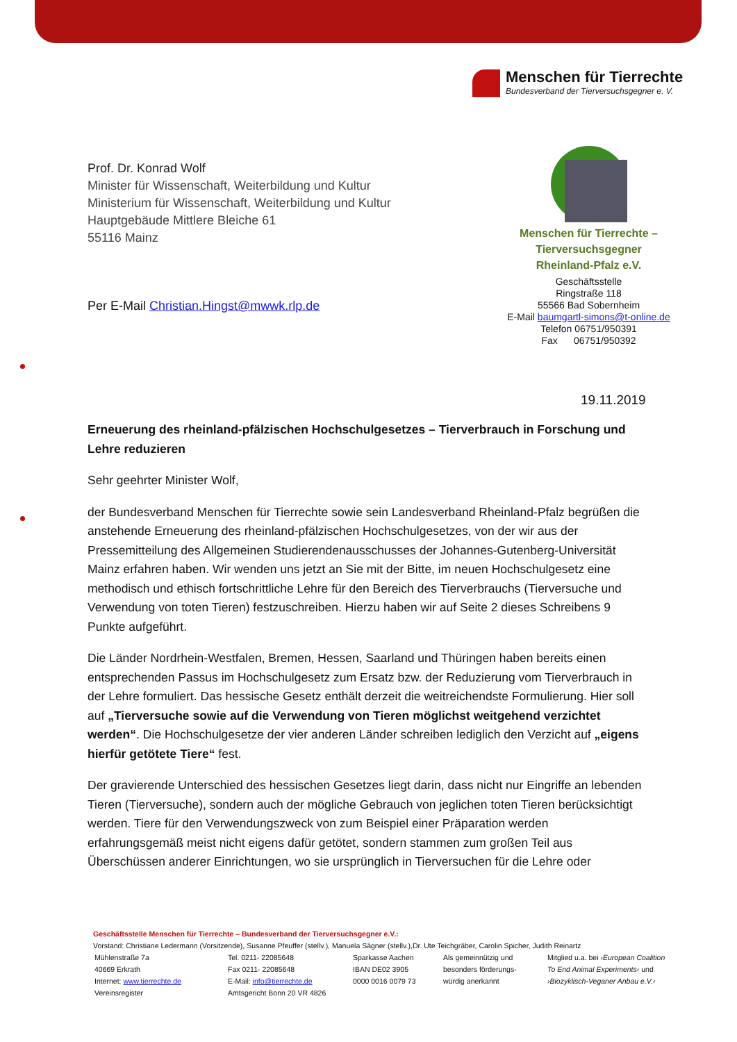Menschen für Tierrechte
Bundesverband der Tierversuchsgegner e. V.
Prof. Dr. Konrad Wolf
Minister für Wissenschaft, Weiterbildung und Kultur
Ministerium für Wissenschaft, Weiterbildung und Kultur
Hauptgebäude Mittlere Bleiche 61
55116 Mainz
Per E-Mail Christian.Hingst@mwwk.rlp.de
Menschen für Tierrechte –
Tierversuchsgegner
Rheinland-Pfalz e.V.
Geschäftsstelle
Ringstraße 118
55566 Bad Sobernheim
E-Mail baumgartl-simons@t-online.de
Telefon 06751/950391
Fax 06751/950392
19.11.2019
Erneuerung des rheinland-pfälzischen Hochschulgesetzes – Tierverbrauch in Forschung und Lehre reduzieren
Sehr geehrter Minister Wolf,
der Bundesverband Menschen für Tierrechte sowie sein Landesverband Rheinland-Pfalz begrüßen die anstehende Erneuerung des rheinland-pfälzischen Hochschulgesetzes, von der wir aus der Pressemitteilung des Allgemeinen Studierendenausschusses der Johannes-Gutenberg-Universität Mainz erfahren haben. Wir wenden uns jetzt an Sie mit der Bitte, im neuen Hochschulgesetz eine methodisch und ethisch fortschrittliche Lehre für den Bereich des Tierverbrauchs (Tierversuche und Verwendung von toten Tieren) festzuschreiben. Hierzu haben wir auf Seite 2 dieses Schreibens 9 Punkte aufgeführt.
Die Länder Nordrhein-Westfalen, Bremen, Hessen, Saarland und Thüringen haben bereits einen entsprechenden Passus im Hochschulgesetz zum Ersatz bzw. der Reduzierung vom Tierverbrauch in der Lehre formuliert. Das hessische Gesetz enthält derzeit die weitreichendste Formulierung. Hier soll auf „Tierversuche sowie auf die Verwendung von Tieren möglichst weitgehend verzichtet werden“. Die Hochschulgesetze der vier anderen Länder schreiben lediglich den Verzicht auf „eigens hierfür getötete Tiere“ fest.
Der gravierende Unterschied des hessischen Gesetzes liegt darin, dass nicht nur Eingriffe an lebenden Tieren (Tierversuche), sondern auch der mögliche Gebrauch von jeglichen toten Tieren berücksichtigt werden. Tiere für den Verwendungszweck von zum Beispiel einer Präparation werden erfahrungsgemäß meist nicht eigens dafür getötet, sondern stammen zum großen Teil aus Überschüssen anderer Einrichtungen, wo sie ursprünglich in Tierversuchen für die Lehre oder
Geschäftsstelle Menschen für Tierrechte – Bundesverband der Tierversuchsgegner e.V.:
Vorstand: Christiane Ledermann (Vorsitzende), Susanne Pfeuffer (stellv.), Manuela Sägner (stellv.),Dr. Ute Teichgräber, Carolin Spicher, Judith Reinartz
| Mühlenstraße 7a | Tel. 0211- 22085648 | Sparkasse Aachen | Als gemeinnützig und | Mitglied u.a. bei ›European Coalition |
| 40669 Erkrath | Fax 0211- 22085648 | IBAN DE02 3905 | besonders förderungs- | To End Animal Experiments‹ und |
| Internet: www.tierrechte.de | E-Mail: info@tierrechte.de | 0000 0016 0079 73 | würdig anerkannt | ›Biozyklisch-Veganer Anbau e.V.‹ |
| Vereinsregister | Amtsgericht Bonn 20 VR 4826 | | | |